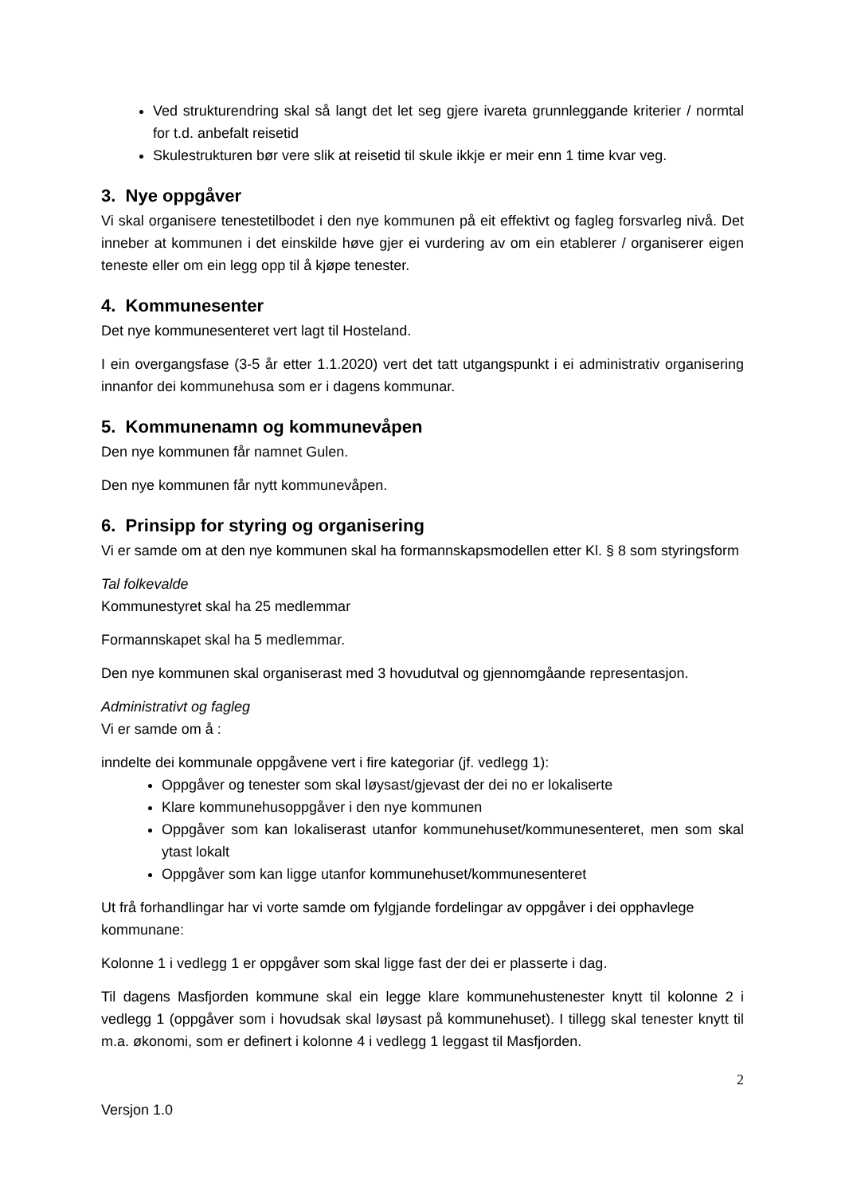Ved strukturendring skal så langt det let seg gjere ivareta grunnleggande kriterier / normtal for t.d. anbefalt reisetid
Skulestrukturen bør vere slik at reisetid til skule ikkje er meir enn 1 time kvar veg.
3. Nye oppgåver
Vi skal organisere tenestetilbodet i den nye kommunen på eit effektivt og fagleg forsvarleg nivå. Det inneber at kommunen i det einskilde høve gjer ei vurdering av om ein etablerer / organiserer eigen teneste eller om ein legg opp til å kjøpe tenester.
4. Kommunesenter
Det nye kommunesenteret vert lagt til Hosteland.
I ein overgangsfase (3-5 år etter 1.1.2020) vert det tatt utgangspunkt i ei administrativ organisering innanfor dei kommunehusa som er i dagens kommunar.
5. Kommunenamn og kommunevåpen
Den nye kommunen får namnet Gulen.
Den nye kommunen får nytt kommunevåpen.
6. Prinsipp for styring og organisering
Vi er samde om at den nye kommunen skal ha formannskapsmodellen etter Kl. § 8 som styringsform
Tal folkevalde
Kommunestyret skal ha 25 medlemmar
Formannskapet skal ha 5 medlemmar.
Den nye kommunen skal organiserast med 3 hovudutval og gjennomgåande representasjon.
Administrativt og fagleg
Vi er samde om å :
inndelte dei kommunale oppgåvene vert i fire kategoriar (jf. vedlegg 1):
Oppgåver og tenester som skal løysast/gjevast der dei no er lokaliserte
Klare kommunehusoppgåver i den nye kommunen
Oppgåver som kan lokaliserast utanfor kommunehuset/kommunesenteret, men som skal ytast lokalt
Oppgåver som kan ligge utanfor kommunehuset/kommunesenteret
Ut frå forhandlingar har vi vorte samde om fylgjande fordelingar av oppgåver i dei opphavlege kommunane:
Kolonne 1 i vedlegg 1 er oppgåver som skal ligge fast der dei er plasserte i dag.
Til dagens Masfjorden kommune skal ein legge klare kommunehustenester knytt til kolonne 2 i vedlegg 1 (oppgåver som i hovudsak skal løysast på kommunehuset). I tillegg skal tenester knytt til m.a. økonomi, som er definert i kolonne 4 i vedlegg 1 leggast til Masfjorden.
2
Versjon 1.0